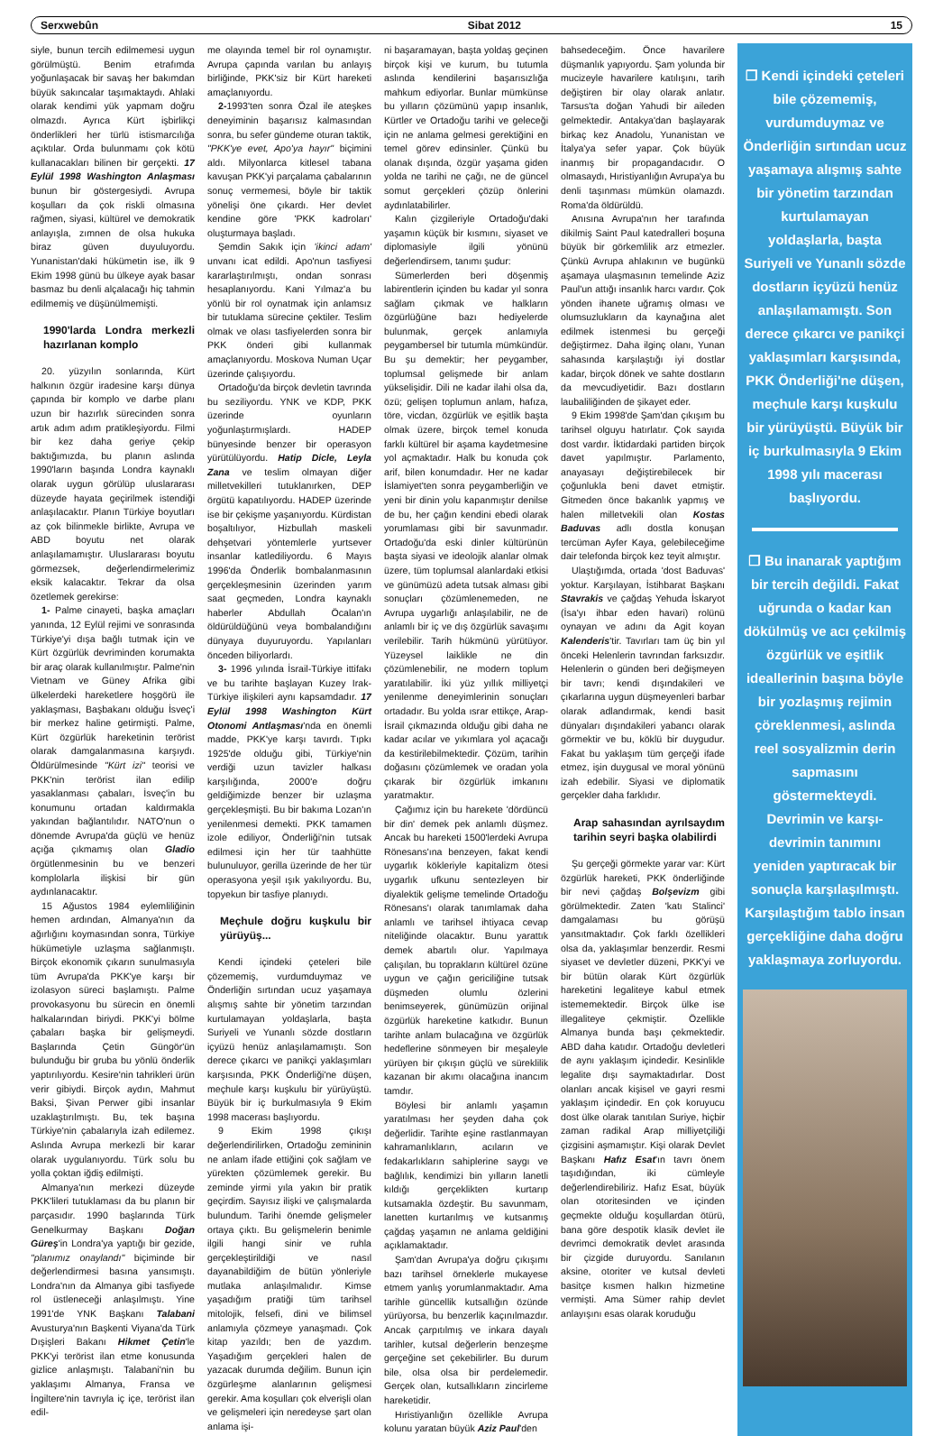Serxwebûn Sibat 2012 15
siyle, bunun tercih edilmemesi uygun görülmüştü. Benim etrafımda yoğunlaşacak bir savaş her bakımdan büyük sakıncalar taşımaktaydı. Ahlaki olarak kendimi yük yapmam doğru olmazdı. Ayrıca Kürt işbirlikçi önderlikleri her türlü istismarcılığa açıktılar. Orda bulunmamı çok kötü kullanacakları bilinen bir gerçekti. 17 Eylül 1998 Washington Anlaşması bunun bir göstergesiydi. Avrupa koşulları da çok riskli olmasına rağmen, siyasi, kültürel ve demokratik anlayışla, zımnen de olsa hukuka biraz güven duyuluyordu. Yunanistan'daki hükümetin ise, ilk 9 Ekim 1998 günü bu ülkeye ayak basar basmaz bu denli alçalacağı hiç tahmin edilmemiş ve düşünülmemişti.
1990'larda Londra merkezli hazırlanan komplo
20. yüzyılın sonlarında, Kürt halkının özgür iradesine karşı dünya çapında bir komplo ve darbe planı uzun bir hazırlık sürecinden sonra artık adım adım pratikleşiyordu. Filmi bir kez daha geriye çekip baktığımızda, bu planın aslında 1990'ların başında Londra kaynaklı olarak uygun görülüp uluslararası düzeyde hayata geçirilmek istendiği anlaşılacaktır. Planın Türkiye boyutları az çok bilinmekle birlikte, Avrupa ve ABD boyutu net olarak anlaşılamamıştır. Uluslararası boyutu görmezsek, değerlendirmelerimiz eksik kalacaktır. Tekrar da olsa özetlemek gerekirse:
1- Palme cinayeti, başka amaçları yanında, 12 Eylül rejimi ve sonrasında Türkiye'yi dışa bağlı tutmak için ve Kürt özgürlük devriminden korumakta bir araç olarak kullanılmıştır. Palme'nin Vietnam ve Güney Afrika gibi ülkelerdeki hareketlere hoşgörü ile yaklaşması, Başbakanı olduğu İsveç'i bir merkez haline getirmişti. Palme, Kürt özgürlük hareketinin terörist olarak damgalanmasına karşıydı. Öldürülmesinde "Kürt izi" teorisi ve PKK'nin terörist ilan edilip yasaklanması çabaları, İsveç'in bu konumunu ortadan kaldırmakla yakından bağlantılıdır. NATO'nun o dönemde Avrupa'da güçlü ve henüz açığa çıkmamış olan Gladio örgütlenmesinin bu ve benzeri komplolarla ilişkisi bir gün aydınlanacaktır.
15 Ağustos 1984 eylemliliğinin hemen ardından, Almanya'nın da ağırlığını koymasından sonra, Türkiye hükümetiyle uzlaşma sağlanmıştı. Birçok ekonomik çıkarın sunulmasıyla tüm Avrupa'da PKK'ye karşı bir izolasyon süreci başlamıştı. Palme provokasyonu bu sürecin en önemli halkalarından biriydi. PKK'yi bölme çabaları başka bir gelişmeydi. Başlarında Çetin Güngör'ün bulunduğu bir gruba bu yönlü önderlik yaptırılıyordu. Kesire'nin tahrikleri ürün verir gibiydi. Birçok aydın, Mahmut Baksi, Şivan Perwer gibi insanlar uzaklaştırılmıştı. Bu, tek başına Türkiye'nin çabalarıyla izah edilemez. Aslında Avrupa merkezli bir karar olarak uygulanıyordu. Türk solu bu yolla çoktan iğdiş edilmişti.
Almanya'nın merkezi düzeyde PKK'lileri tutuklaması da bu planın bir parçasıdır. 1990 başlarında Türk Genelkurmay Başkanı Doğan Güreş'in Londra'ya yaptığı bir gezide, "planımız onaylandı" biçiminde bir değerlendirmesi basına yansımıştı. Londra'nın da Almanya gibi tasfiyede rol üstleneceği anlaşılmıştı. Yine 1991'de YNK Başkanı Talabani Avusturya'nın Başkenti Viyana'da Türk Dışişleri Bakanı Hikmet Çetin'le PKK'yi terörist ilan etme konusunda gizlice anlaşmıştı. Talabani'nin bu yaklaşımı Almanya, Fransa ve İngiltere'nin tavrıyla iç içe, terörist ilan edil-
me olayında temel bir rol oynamıştır. Avrupa çapında varılan bu anlayış birliğinde, PKK'siz bir Kürt hareketi amaçlanıyordu.
2-1993'ten sonra Özal ile ateşkes deneyiminin başarısız kalmasından sonra, bu sefer gündeme oturan taktik, "PKK'ye evet, Apo'ya hayır" biçimini aldı. Milyonlarca kitlesel tabana kavuşan PKK'yi parçalama çabalarının sonuç vermemesi, böyle bir taktik yönelişi öne çıkardı. Her devlet kendine göre 'PKK kadroları' oluşturmaya başladı.
Şemdin Sakık için 'ikinci adam' unvanı icat edildi. Apo'nun tasfiyesi kararlaştırılmıştı, ondan sonrası hesaplanıyordu. Kani Yılmaz'a bu yönlü bir rol oynatmak için anlamsız bir tutuklama sürecine çektiler. Teslim olmak ve olası tasfiyelerden sonra bir PKK önderi gibi kullanmak amaçlanıyordu. Moskova Numan Uçar üzerinde çalışıyordu.
Ortadoğu'da birçok devletin tavrında bu seziliyordu. YNK ve KDP, PKK üzerinde oyunların yoğunlaştırmışlardı. HADEP bünyesinde benzer bir operasyon yürütülüyordu. Hatip Dicle, Leyla Zana ve teslim olmayan diğer milletvekilleri tutuklanırken, DEP örgütü kapatılıyordu. HADEP üzerinde ise bir çekişme yaşanıyordu. Kürdistan boşaltılıyor, Hizbullah maskeli dehşetvari yöntemlerle yurtsever insanlar katlediliyordu. 6 Mayıs 1996'da Önderlik bombalanmasının gerçekleşmesinin üzerinden yarım saat geçmeden, Londra kaynaklı haberler Abdullah Öcalan'ın öldürüldüğünü veya bombalandığını dünyaya duyuruyordu. Yapılanları önceden biliyorlardı.
3- 1996 yılında İsrail-Türkiye ittifakı ve bu tarihte başlayan Kuzey Irak-Türkiye ilişkileri aynı kapsamdadır. 17 Eylül 1998 Washington Kürt Otonomi Antlaşması'nda en önemli madde, PKK'ye karşı tavırdı. Tıpkı 1925'de olduğu gibi, Türkiye'nin verdiği uzun tavizler halkası karşılığında, 2000'e doğru geldiğimizde benzer bir uzlaşma gerçekleşmişti. Bu bir bakıma Lozan'ın yenilenmesi demekti. PKK tamamen izole ediliyor, Önderliği'nin tutsak edilmesi için her tür taahhütte bulunuluyor, gerilla üzerinde de her tür operasyona yeşil ışık yakılıyordu. Bu, topyekun bir tasfiye planıydı.
Meçhule doğru kuşkulu bir yürüyüş...
Kendi içindeki çeteleri bile çözememiş, vurdumduymaz ve Önderliğin sırtından ucuz yaşamaya alışmış sahte bir yönetim tarzından kurtulamayan yoldaşlarla, başta Suriyeli ve Yunanlı sözde dostların içyüzü henüz anlaşılamamıştı. Son derece çıkarcı ve panikçi yaklaşımları karşısında, PKK Önderliği'ne düşen, meçhule karşı kuşkulu bir yürüyüştü. Büyük bir iç burkulmasıyla 9 Ekim 1998 macerası başlıyordu.
9 Ekim 1998 çıkışı değerlendirilirken, Ortadoğu zemininin ne anlam ifade ettiğini çok sağlam ve yürekten çözümlemek gerekir. Bu zeminde yirmi yıla yakın bir pratik geçirdim. Sayısız ilişki ve çalışmalarda bulundum. Tarihi önemde gelişmeler ortaya çıktı. Bu gelişmelerin benimle ilgili hangi sinir ve ruhla gerçekleştirildiği ve nasıl dayanabildiğim de bütün yönleriyle mutlaka anlaşılmalıdır. Kimse yaşadığım pratiği tüm tarihsel mitolojik, felsefi, dini ve bilimsel anlamıyla çözmeye yanaşmadı. Çok kitap yazıldı; ben de yazdım. Yaşadığım gerçekleri halen de yazacak durumda değilim. Bunun için özgürleşme alanlarının gelişmesi gerekir. Ama koşulları çok elverişli olan ve gelişmeleri için neredeyse şart olan anlama işi-
ni başaramayan, başta yoldaş geçinen birçok kişi ve kurum, bu tutumla aslında kendilerini başarısızlığa mahkum ediyorlar. Bunlar mümkünse bu yılların çözümünü yapıp insanlık, Kürtler ve Ortadoğu tarihi ve geleceği için ne anlama gelmesi gerektiğini en temel görev edinsinler. Çünkü bu olanak dışında, özgür yaşama giden yolda ne tarihi ne çağı, ne de güncel somut gerçekleri çözüp önlerini aydınlatabilirler.
Kalın çizgileriyle Ortadoğu'daki yaşamın küçük bir kısmını, siyaset ve diplomasiyle ilgili yönünü değerlendirsem, tanımı şudur:
Sümerlerden beri döşenmiş labirentlerin içinden bu kadar yıl sonra sağlam çıkmak ve halkların özgürlüğüne bazı hediyelerde bulunmak, gerçek anlamıyla peygambersel bir tutumla mümkündür. Bu şu demektir; her peygamber, toplumsal gelişmede bir anlam yükselişidir. Dili ne kadar ilahi olsa da, özü; gelişen toplumun anlam, hafıza, töre, vicdan, özgürlük ve eşitlik başta olmak üzere, birçok temel konuda farklı kültürel bir aşama kaydetmesine yol açmaktadır. Halk bu konuda çok arif, bilen konumdadır. Her ne kadar İslamiyet'ten sonra peygamberliğin ve yeni bir dinin yolu kapanmıştır denilse de bu, her çağın kendini ebedi olarak yorumlaması gibi bir savunmadır. Ortadoğu'da eski dinler kültürünün başta siyasi ve ideolojik alanlar olmak üzere, tüm toplumsal alanlardaki etkisi ve günümüzü adeta tutsak alması gibi sonuçları çözümlenemeden, ne Avrupa uygarlığı anlaşılabilir, ne de anlamlı bir iç ve dış özgürlük savaşımı verilebilir. Tarih hükmünü yürütüyor. Yüzeysel laiklikle ne din çözümlenebilir, ne modern toplum yaratılabilir. İki yüz yıllık milliyetçi yenilenme deneyimlerinin sonuçları ortadadır. Bu yolda ısrar ettikçe, Arap-İsrail çıkmazında olduğu gibi daha ne kadar acılar ve yıkımlara yol açacağı da kestirilebilmektedir. Çözüm, tarihin doğasını çözümlemek ve oradan yola çıkarak bir özgürlük imkanını yaratmaktır.
Çağımız için bu harekete 'dördüncü bir din' demek pek anlamlı düşmez. Ancak bu hareketi 1500'lerdeki Avrupa Rönesans'ına benzeyen, fakat kendi uygarlık kökleriyle kapitalizm ötesi uygarlık ufkunu sentezleyen bir diyalektik gelişme temelinde Ortadoğu Rönesans'ı olarak tanımlamak daha anlamlı ve tarihsel ihtiyaca cevap niteliğinde olacaktır. Bunu yarattık demek abartılı olur. Yapılmaya çalışılan, bu toprakların kültürel özüne uygun ve çağın gericiliğine tutsak düşmeden olumlu özlerini benimseyerek, günümüzün orijinal özgürlük hareketine katkıdır. Bunun tarihte anlam bulacağına ve özgürlük hedeflerine sönmeyen bir meşaleyle yürüyen bir çıkışın güçlü ve süreklilik kazanan bir akımı olacağına inancım tamdır.
Böylesi bir anlamlı yaşamın yaratılması her şeyden daha çok değerlidir. Tarihte eşine rastlanmayan kahramanlıkların, acıların ve fedakarlıkların sahiplerine saygı ve bağlılık, kendimizi bin yılların lanetli kıldığı gerçeklikten kurtarıp kutsamakla özdeştir. Bu savunmam, lanetten kurtarılmış ve kutsanmış çağdaş yaşamın ne anlama geldiğini açıklamaktadır.
Şam'dan Avrupa'ya doğru çıkışımı bazı tarihsel örneklerle mukayese etmem yanlış yorumlanmaktadır. Ama tarihle güncellik kutsallığın özünde yürüyorsa, bu benzerlik kaçınılmazdır. Ancak çarpıtılmış ve inkara dayalı tarihler, kutsal değerlerin benzeşme gerçeğine set çekebilirler. Bu durum bile, olsa olsa bir perdelemedir. Gerçek olan, kutsallıkların zincirleme hareketidir.
Hıristiyanlığın özellikle Avrupa kolunu yaratan büyük Aziz Paul'den
bahsedeceğim. Önce havarilere düşmanlık yapıyordu. Şam yolunda bir mucizeyle havarilere katılışını, tarih değiştiren bir olay olarak anlatır. Tarsus'ta doğan Yahudi bir aileden gelmektedir. Antakya'dan başlayarak birkaç kez Anadolu, Yunanistan ve İtalya'ya sefer yapar. Çok büyük inanmış bir propagandacıdır. O olmasaydı, Hıristiyanlığın Avrupa'ya bu denli taşınması mümkün olamazdı. Roma'da öldürüldü.
Anısına Avrupa'nın her tarafında dikilmiş Saint Paul katedralleri boşuna büyük bir görkemlilik arz etmezler. Çünkü Avrupa ahlakının ve bugünkü aşamaya ulaşmasının temelinde Aziz Paul'un attığı insanlık harcı vardır. Çok yönden ihanete uğramış olması ve olumsuzlukların da kaynağına alet edilmek istenmesi bu gerçeği değiştirmez. Daha ilginç olanı, Yunan sahasında karşılaştığı iyi dostlar kadar, birçok dönek ve sahte dostların da mevcudiyetidir. Bazı dostların laubaliliğinden de şikayet eder.
9 Ekim 1998'de Şam'dan çıkışım bu tarihsel olguyu hatırlatır. Çok sayıda dost vardır. İktidardaki partiden birçok davet yapılmıştır. Parlamento, anayasayı değiştirebilecek bir çoğunlukla beni davet etmiştir. Gitmeden önce bakanlık yapmış ve halen milletvekili olan Kostas Baduvas adlı dostla konuşan tercüman Ayfer Kaya, gelebileceğime dair telefonda birçok kez teyit almıştır.
Ulaştığımda, ortada 'dost Baduvas' yoktur. Karşılayan, İstihbarat Başkanı Stavrakis ve çağdaş Yehuda İskaryot (İsa'yı ihbar eden havari) rolünü oynayan ve adını da Agit koyan Kalenderis'tir. Tavırları tam üç bin yıl önceki Helenlerin tavrından farksızdır. Helenlerin o günden beri değişmeyen bir tavrı; kendi dışındakileri ve çıkarlarına uygun düşmeyenleri barbar olarak adlandırmak, kendi basit dünyaları dışındakileri yabancı olarak görmektir ve bu, köklü bir duygudur. Fakat bu yaklaşım tüm gerçeği ifade etmez, işin duygusal ve moral yönünü izah edebilir. Siyasi ve diplomatik gerçekler daha farklıdır.
Arap sahasından ayrılsaydım tarihin seyri başka olabilirdi
Şu gerçeği görmekte yarar var: Kürt özgürlük hareketi, PKK önderliğinde bir nevi çağdaş Bolşevizm gibi görülmektedir. Zaten 'katı Stalinci' damgalaması bu görüşü yansıtmaktadır. Çok farklı özellikleri olsa da, yaklaşımlar benzerdir. Resmi siyaset ve devletler düzeni, PKK'yi ve bir bütün olarak Kürt özgürlük hareketini legaliteye kabul etmek istememektedir. Birçok ülke ise illegaliteye çekmiştir. Özellikle Almanya bunda başı çekmektedir. ABD daha katıdır. Ortadoğu devletleri de aynı yaklaşım içindedir. Kesinlikle legalite dışı saymaktadırlar. Dost olanları ancak kişisel ve gayri resmi yaklaşım içindedir. En çok koruyucu dost ülke olarak tanıtılan Suriye, hiçbir zaman radikal Arap milliyetçiliği çizgisini aşmamıştır. Kişi olarak Devlet Başkanı Hafız Esat'ın tavrı önem taşıdığından, iki cümleyle değerlendirebiliriz. Hafız Esat, büyük olan otoritesinden ve içinden geçmekte olduğu koşullardan ötürü, bana göre despotik klasik devlet ile devrimci demokratik devlet arasında bir çizgide duruyordu. Sanılanın aksine, otoriter ve kutsal devleti basitçe kısmen halkın hizmetine vermişti. Ama Sümer rahip devlet anlayışını esas olarak koruduğu
❐ Kendi içindeki çeteleri bile çözememiş, vurdumduymaz ve Önderliğin sırtından ucuz yaşamaya alışmış sahte bir yönetim tarzından kurtulamayan yoldaşlarla, başta Suriyeli ve Yunanlı sözde dostların içyüzü henüz anlaşılamamıştı. Son derece çıkarcı ve panikçi yaklaşımları karşısında, PKK Önderliği'ne düşen, meçhule karşı kuşkulu bir yürüyüştü. Büyük bir iç burkulmasıyla 9 Ekim 1998 yılı macerası başlıyordu.
❐ Bu inanarak yaptığım bir tercih değildi. Fakat uğrunda o kadar kan dökülmüş ve acı çekilmiş özgürlük ve eşitlik ideallerinin başına böyle bir yozlaşmış rejimin çöreklenmesi, aslında reel sosyalizmin derin sapmasını göstermekteydi. Devrimin ve karşı-devrimin tanımını yeniden yaptıracak bir sonuçla karşılaşılmıştı. Karşılaştığım tablo insan gerçekliğine daha doğru yaklaşmaya zorluyordu.